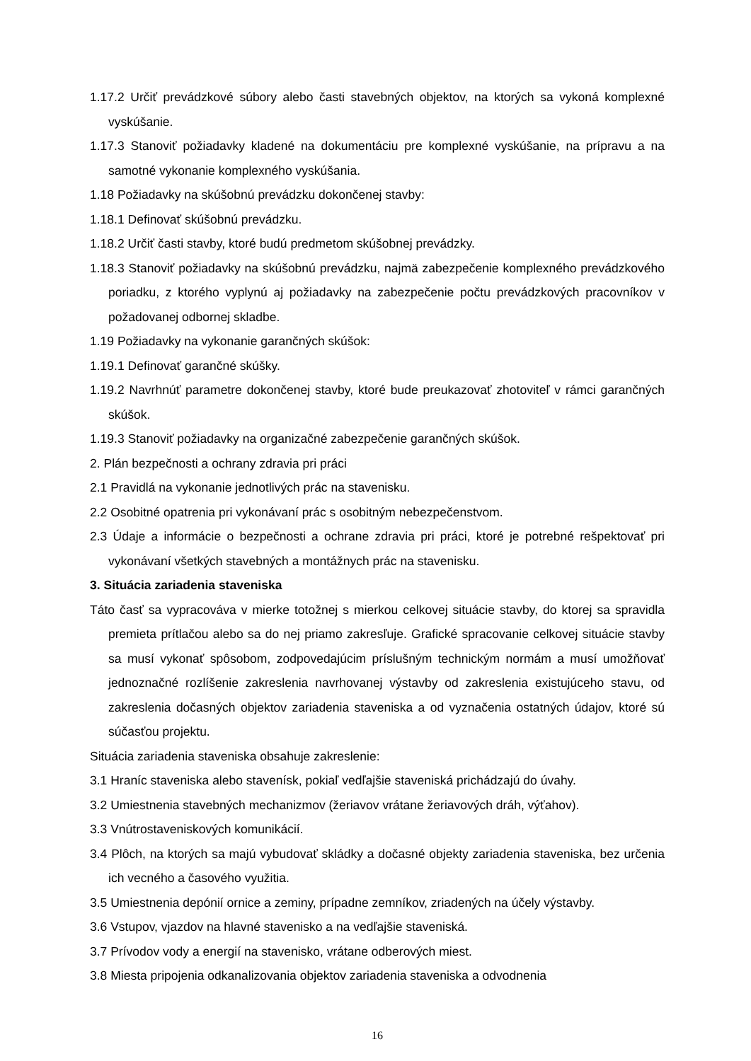1.17.2 Určiť prevádzkové súbory alebo časti stavebných objektov, na ktorých sa vykoná komplexné vyskúšanie.
1.17.3 Stanoviť požiadavky kladené na dokumentáciu pre komplexné vyskúšanie, na prípravu a na samotné vykonanie komplexného vyskúšania.
1.18 Požiadavky na skúšobnú prevádzku dokončenej stavby:
1.18.1 Definovať skúšobnú prevádzku.
1.18.2 Určiť časti stavby, ktoré budú predmetom skúšobnej prevádzky.
1.18.3 Stanoviť požiadavky na skúšobnú prevádzku, najmä zabezpečenie komplexného prevádzkového poriadku, z ktorého vyplynú aj požiadavky na zabezpečenie počtu prevádzkových pracovníkov v požadovanej odbornej skladbe.
1.19 Požiadavky na vykonanie garančných skúšok:
1.19.1 Definovať garančné skúšky.
1.19.2 Navrhnúť parametre dokončenej stavby, ktoré bude preukazovať zhotoviteľ v rámci garančných skúšok.
1.19.3 Stanoviť požiadavky na organizačné zabezpečenie garančných skúšok.
2. Plán bezpečnosti a ochrany zdravia pri práci
2.1 Pravidlá na vykonanie jednotlivých prác na stavenisku.
2.2 Osobitné opatrenia pri vykonávaní prác s osobitným nebezpečenstvom.
2.3 Údaje a informácie o bezpečnosti a ochrane zdravia pri práci, ktoré je potrebné rešpektovať pri vykonávaní všetkých stavebných a montážnych prác na stavenisku.
3. Situácia zariadenia staveniska
Táto časť sa vypracováva v mierke totožnej s mierkou celkovej situácie stavby, do ktorej sa spravidla premieta prítlačou alebo sa do nej priamo zakresľuje. Grafické spracovanie celkovej situácie stavby sa musí vykonať spôsobom, zodpovedajúcim príslušným technickým normám a musí umožňovať jednoznačné rozlíšenie zakreslenia navrhovanej výstavby od zakreslenia existujúceho stavu, od zakreslenia dočasných objektov zariadenia staveniska a od vyznačenia ostatných údajov, ktoré sú súčasťou projektu.
Situácia zariadenia staveniska obsahuje zakreslenie:
3.1 Hraníc staveniska alebo stavenísk, pokiaľ vedľajšie staveniská prichádzajú do úvahy.
3.2 Umiestnenia stavebných mechanizmov (žeriavov vrátane žeriavových dráh, výťahov).
3.3 Vnútrostaveniskových komunikácií.
3.4 Plôch, na ktorých sa majú vybudovať skládky a dočasné objekty zariadenia staveniska, bez určenia ich vecného a časového využitia.
3.5 Umiestnenia depónií ornice a zeminy, prípadne zemníkov, zriadených na účely výstavby.
3.6 Vstupov, vjazdov na hlavné stavenisko a na vedľajšie staveniská.
3.7 Prívodov vody a energií na stavenisko, vrátane odberových miest.
3.8 Miesta pripojenia odkanalizovania objektov zariadenia staveniska a odvodnenia
16